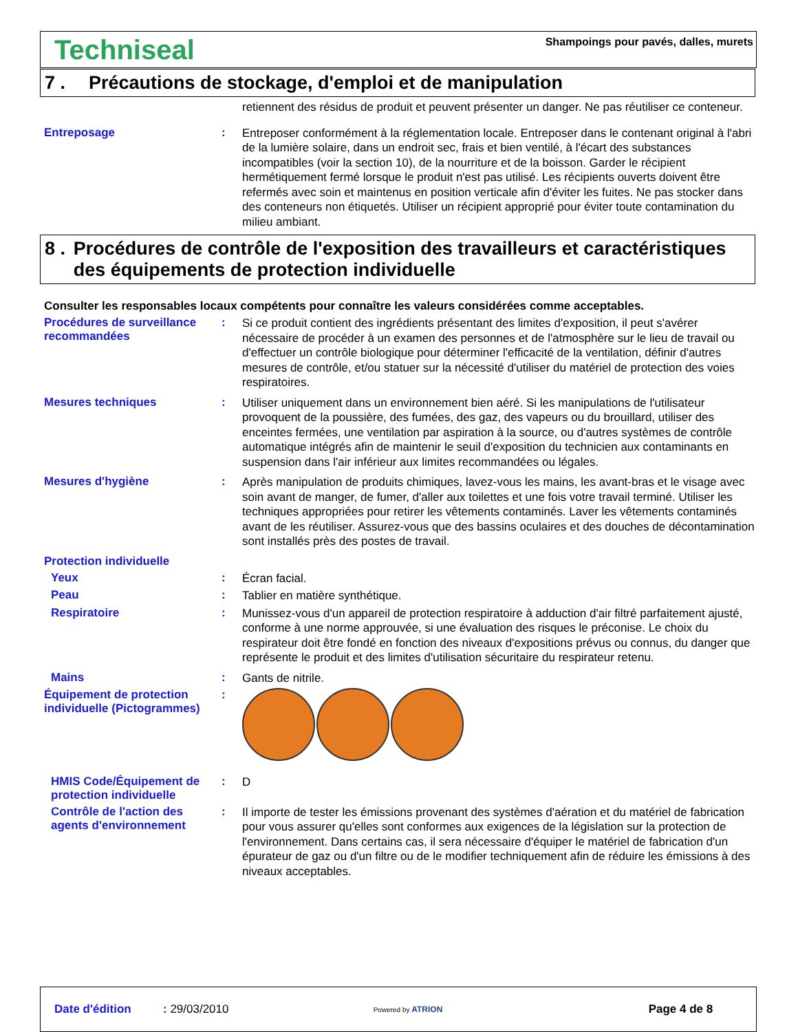Techniseal
Shampoings pour pavés, dalles, murets
7 . Précautions de stockage, d'emploi et de manipulation
retiennent des résidus de produit et peuvent présenter un danger. Ne pas réutiliser ce conteneur.
Entreposage :
Entreposer conformément à la réglementation locale. Entreposer dans le contenant original à l'abri de la lumière solaire, dans un endroit sec, frais et bien ventilé, à l'écart des substances incompatibles (voir la section 10), de la nourriture et de la boisson. Garder le récipient hermétiquement fermé lorsque le produit n'est pas utilisé. Les récipients ouverts doivent être refermés avec soin et maintenus en position verticale afin d'éviter les fuites. Ne pas stocker dans des conteneurs non étiquetés. Utiliser un récipient approprié pour éviter toute contamination du milieu ambiant.
8 . Procédures de contrôle de l'exposition des travailleurs et caractéristiques des équipements de protection individuelle
Consulter les responsables locaux compétents pour connaître les valeurs considérées comme acceptables.
Procédures de surveillance recommandées
:
Si ce produit contient des ingrédients présentant des limites d'exposition, il peut s'avérer nécessaire de procéder à un examen des personnes et de l'atmosphère sur le lieu de travail ou d'effectuer un contrôle biologique pour déterminer l'efficacité de la ventilation, définir d'autres mesures de contrôle, et/ou statuer sur la nécessité d'utiliser du matériel de protection des voies respiratoires.
Mesures techniques :
Utiliser uniquement dans un environnement bien aéré. Si les manipulations de l'utilisateur provoquent de la poussière, des fumées, des gaz, des vapeurs ou du brouillard, utiliser des enceintes fermées, une ventilation par aspiration à la source, ou d'autres systèmes de contrôle automatique intégrés afin de maintenir le seuil d'exposition du technicien aux contaminants en suspension dans l'air inférieur aux limites recommandées ou légales.
Mesures d'hygiène :
Après manipulation de produits chimiques, lavez-vous les mains, les avant-bras et le visage avec soin avant de manger, de fumer, d'aller aux toilettes et une fois votre travail terminé. Utiliser les techniques appropriées pour retirer les vêtements contaminés. Laver les vêtements contaminés avant de les réutiliser. Assurez-vous que des bassins oculaires et des douches de décontamination sont installés près des postes de travail.
Protection individuelle
Yeux :
Écran facial.
Peau :
Tablier en matière synthétique.
Respiratoire :
Munissez-vous d'un appareil de protection respiratoire à adduction d'air filtré parfaitement ajusté, conforme à une norme approuvée, si une évaluation des risques le préconise. Le choix du respirateur doit être fondé en fonction des niveaux d'expositions prévus ou connus, du danger que représente le produit et des limites d'utilisation sécuritaire du respirateur retenu.
Mains :
Gants de nitrile.
Équipement de protection individuelle (Pictogrammes)
:
HMIS Code/Équipement de protection individuelle
:
D
Contrôle de l'action des agents d'environnement
:
Il importe de tester les émissions provenant des systèmes d'aération et du matériel de fabrication pour vous assurer qu'elles sont conformes aux exigences de la législation sur la protection de l'environnement. Dans certains cas, il sera nécessaire d'équiper le matériel de fabrication d'un épurateur de gaz ou d'un filtre ou de le modifier techniquement afin de réduire les émissions à des niveaux acceptables.
Date d'édition: 29/03/2010 Powered by ATRION Page 4 de 8